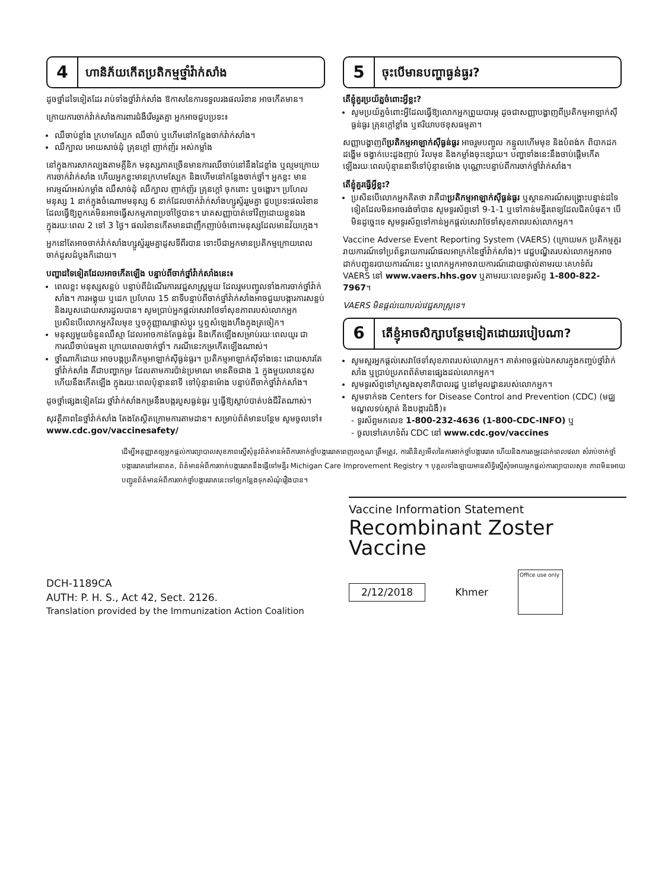4
ហានិភ័យកើតប្រតិកម្មថ្នាំវ៉ាក់សាំង
ដូចថ្នាំដទៃទៀតដែរ រាប់ទាំងថ្នាំវ៉ាក់សាំង ឱកាសនៃការទទួលរងផលរំខាន អាចកើតមាន។
ក្រោយការចាក់វ៉ាក់សាំងការពារជំងឺរើមរួតគ្នា អ្នកអាចជួបប្រទះ៖
ឈឺចាប់ខ្លាំង ក្រហមស្បែក ឈឺចាប់ ឬហើមនៅកន្លែងចាក់វ៉ាក់សាំង។
ឈឺក្បាល អោយសាច់ដុំ គ្រុនក្តៅ ញាក់ញ័រ អស់កម្លាំង
នៅក្នុងការសាកល្បងតាមគ្លីនិក មនុស្សភាគច្រើនមានការឈឺចាប់នៅនឹងដៃខ្លាំង ឬល្មមក្រោយការចាក់វ៉ាក់សាំង ហើយអ្នកខ្លះមានក្រហមស្បែក និងហើមនៅកន្លែងចាក់ថ្នាំ។ អ្នកខ្លះ មានអារម្មណ៍អស់កម្លាំង ឈឺសាច់ដុំ ឈឺក្បាល ញាក់ញ័រ គ្រុនក្តៅ ចុកពោះ ឬចង្អោរ។ ប្រហែលមនុស្ស 1 នាក់ក្នុងចំណោមមនុស្ស 6 នាក់ដែលចាក់វ៉ាក់សាំងហ្សូស្ទ័ររួមគ្នា ជួបប្រទះផលរំខានដែលធ្វើឱ្យពួកគេមិនអាចធ្វើសកម្មភាពប្រចាំថ្ងៃបាន។ រោគសញ្ញាបាត់ទៅវិញដោយខ្លួនឯងក្នុងរយៈពេល 2 ទៅ 3 ថ្ងៃ។ ផលរំខានកើតមានជាញឹកញាប់ចំពោះមនុស្សដែលមានវ័យក្មេង។
អ្នកនៅតែអាចចាក់វ៉ាក់សាំងហ្សូស្ទ័ររួមគ្នាដូសទីពីរបាន ទោះបីជាអ្នកមានប្រតិកម្មក្រោយពេលចាក់ដូសដំបូងក៏ដោយ។
បញ្ហាដទៃទៀតដែលអាចកើតឡើង បន្ទាប់ពីចាក់ថ្នាំវ៉ាក់សាំងនេះ៖
ពេលខ្លះ មនុស្សសន្លប់ បន្ទាប់ពីដំណើរការវេជ្ជសាស្ត្រមួយ ដែលរួមបញ្ចូលទាំងការចាក់ថ្នាំវ៉ាក់សាំង។ ការអង្គុយ ឬដេក ប្រហែល 15 នាទីបន្ទាប់ពីចាក់ថ្នាំវ៉ាក់សាំងអាចជួយបង្ការការសន្លប់ និងរបួសដោយសារដួលបាន។ សូមប្រាប់អ្នកផ្តល់សេវាថែទាំសុខភាពរបស់លោកអ្នក ប្រសិនបើលោកអ្នកវិលមុខ ឬចក្ខុញ្ញាណផ្លាស់ប្តូរ ឬឮសំឡេងហឹងក្នុងត្រចៀក។
មនុស្សមួយចំនួនឈឺស្មា ដែលអាចកាន់តែធ្ងន់ធ្ងរ និងកើតឡើងសម្រាប់រយៈពេលយូរ ជាការឈឺចាប់ធម្មតា ក្រោយពេលចាក់ថ្នាំ។ ករណីនេះកម្រកើតឡើងណាស់។
ថ្នាំណាក៏ដោយ អាចបង្កប្រតិកម្មអាឡាក់ស៊ីធ្ងន់ធ្ងរ។ ប្រតិកម្មអាឡាក់ស៊ីទាំងនេះ ដោយសារតែថ្នាំវ៉ាក់សាំង គឺជាបញ្ហាកម្រ ដែលតាមការប៉ាន់ប្រមាណ មានតិចជាង 1 ក្នុងមួយលានដូស ហើយនឹងកើតឡើង ក្នុងរយៈពេលប៉ុន្មាននាទី ទៅប៉ុន្មានម៉ោង បន្ទាប់ពីចាក់ថ្នាំវ៉ាក់សាំង។
ដូចថ្នាំផ្សេងទៀតដែរ ថ្នាំវ៉ាក់សាំងកម្រនឹងបង្ករបួសធ្ងន់ធ្ងរ ឬធ្វើឱ្យស្លាប់បាត់បង់ជីវិតណាស់។
សុវត្ថិភាពនៃថ្នាំវ៉ាក់សាំង តែងតែស្ថិតក្រោមការតាមដាន។ សម្រាប់ព័ត៌មានបន្ថែម សូមចូលទៅ៖
www.cdc.gov/vaccinesafety/
5
ចុះបើមានបញ្ហាធ្ងន់ធ្ងរ?
តើខ្ញុំគួរប្រយ័ត្នចំពោះអ្វីខ្លះ?
សូមប្រយ័ត្នចំពោះអ្វីដែលធ្វើឱ្យលោកអ្នកព្រួយបារម្ភ ដូចជាសញ្ញាបង្ហាញពីប្រតិកម្មអាឡាក់ស៊ីធ្ងន់ធ្ងរ គ្រុនក្តៅខ្លាំង ឬឥរិយាបថខុសធម្មតា។
សញ្ញាបង្ហាញពីប្រតិកម្មអាឡាក់ស៊ីធ្ងន់ធ្ងរ អាចរួមបញ្ចូល កន្ទួលហើមមុខ និងបំពង់ក ពិបាកដកដង្ហើម ចង្វាក់បេះដូងញាប់ វិលមុខ និងកម្លាំងចុះខ្សោយ។ បញ្ហាទាំងនេះនឹងចាប់ផ្តើមកើតឡើងរយៈពេលប៉ុន្មាននាទីទៅប៉ុន្មានម៉ោង បុណ្ណោះបន្ទាប់ពីការចាក់ថ្នាំវ៉ាក់សាំង។
តើខ្ញុំគួរធ្វើអ្វីខ្លះ?
ប្រសិនបើលោកអ្នកគិតថា វាគឺជាប្រតិកម្មអាឡាក់ស៊ីធ្ងន់ធ្ងរ ឬស្ថានការណ៍សង្គ្រោះបន្ទាន់ដទៃទៀតដែលមិនអាចរង់ចាំបាន សូមទូរស័ព្ទទៅ 9-1-1 ឬទៅកាន់មន្ទីរពេទ្យដែលជិតបំផុត។ បើមិនដូច្នេះទេ សូមទូរស័ព្ទទៅកាន់អ្នកផ្តល់សេវាថែទាំសុខភាពរបស់លោកអ្នក។
Vaccine Adverse Event Reporting System (VAERS) (ក្រោយមក ប្រតិកម្មគួររាយការណ៍ទៅប្រព័ន្ធរាយការណ៍ផលអាក្រក់នៃថ្នាំវ៉ាក់សាំង)។ វេជ្ជបណ្ឌិតរបស់លោកអ្នកអាចដាក់បញ្ជូនរបាយការណ៍នេះ ឬលោកអ្នកអាចរាយការណ៍ដោយផ្ទាល់តាមរយៈគេហទំព័រ VAERS នៅ www.vaers.hhs.gov ឬតាមរយៈលេខទូរស័ព្ទ 1-800-822-7967។
VAERS មិនផ្តល់យោបល់វេជ្ជសាស្ត្រទេ។
6
តើខ្ញុំអាចសិក្សាបន្ថែមទៀតដោយរបៀបណា?
សូមសួរអ្នកផ្តល់សេវាថែទាំសុខភាពរបស់លោកអ្នក។ គាត់អាចផ្តល់ឯកសារក្នុងកញ្ចប់ថ្នាំវ៉ាក់សាំង ឬប្រាប់ប្រភពព័ត៌មានផ្សេងដល់លោកអ្នក។
សូមទូរស័ព្ទទៅក្រសួងសុខាភិបាលរដ្ឋ ឬនៅមូលដ្ឋានរបស់លោកអ្នក។
សូមទាក់ទង Centers for Disease Control and Prevention (CDC) (មជ្ឈមណ្ឌលទប់ស្កាត់ និងបង្ការជំងឺ)៖
- ទូរស័ព្ទមកលេខ 1-800-232-4636 (1-800-CDC-INFO) ឬ
- ចូលទៅគេហទំព័រ CDC នៅ www.cdc.gov/vaccines
ដើម្បីអនុញ្ញាតឲ្យអ្នកផ្តល់ការព្យាបាលសុខភាពស្នើសុំនូវព័ត៌មានអំពីការចាក់ថ្នាំបង្ការរោគពេញលក្ខណៈត្រឹមត្រូវ, ការពិនិត្យមើលនៃការចាក់ថ្នាំបង្ការរោគ ហើយនិងការតម្រូវដាក់ពេលវេលា សំរាប់ចាក់ថ្នាំបង្ការរោគនៅអនាគត, ព័ត៌មានអំពីការចាក់បង្ការរោគនឹងផ្ញើទៅមន្ទីរ Michigan Care Improvement Registry ។ បុគ្គលទាំងឡាយមានសិទ្ធិស្នើសុំអោយអ្នកផ្តល់ការព្យាបាលសុខ ភាពមិនអោយបញ្ជូនព័ត៌មានអំពីការចាក់ថ្នាំបង្ការរោគនេះទៅឲ្យកន្លែងទុកសំណុំរឿងបាន។
DCH-1189CA
AUTH: P. H. S., Act 42, Sect. 2126.
Translation provided by the Immunization Action Coalition
Vaccine Information Statement
Recombinant Zoster
Vaccine
2/12/2018 Khmer Office use only